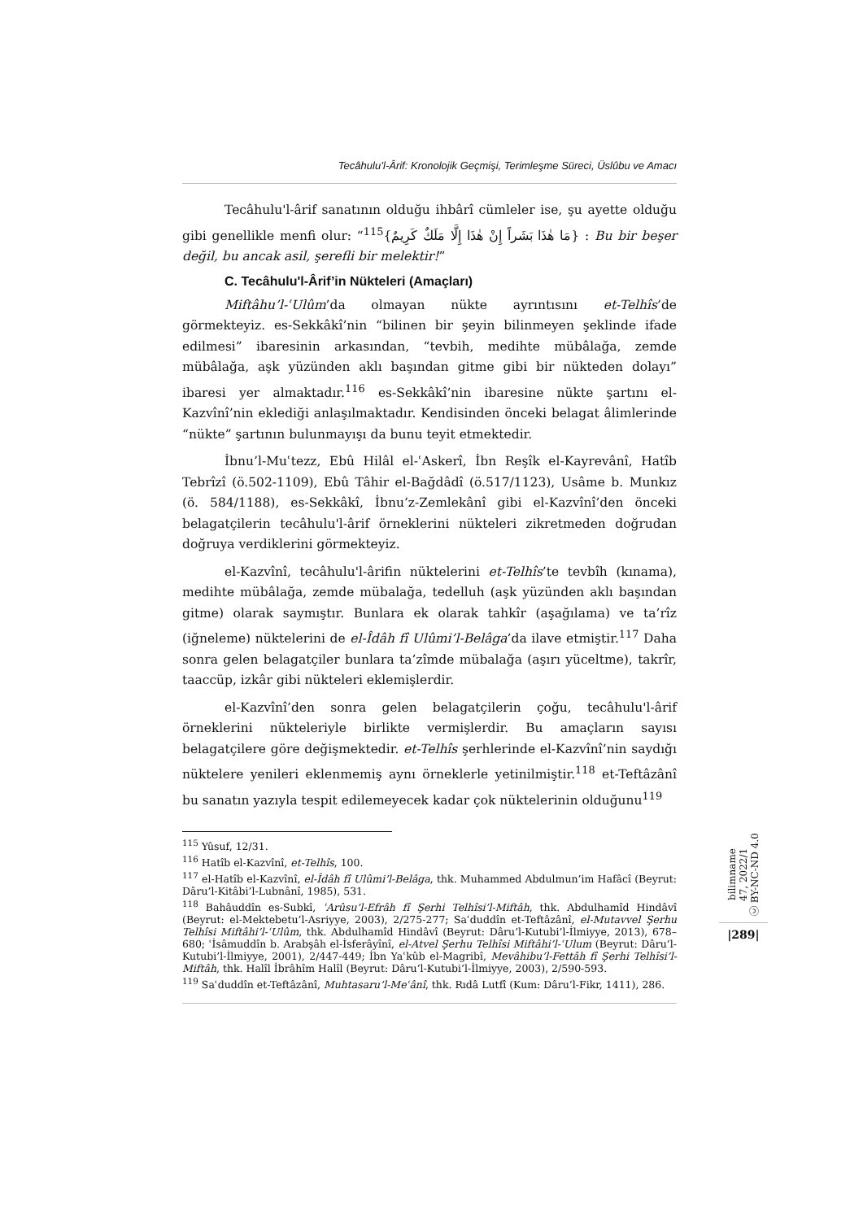Tecâhulu’l-Ârif: Kronolojik Geçmişi, Terimleşme Süreci, Üslûbu ve Amacı
Tecâhulu'l-ârif sanatının olduğu ihbârî cümleler ise, şu ayette olduğu gibi genellikle menfi olur: “<sup>115</sup>{مَا هٰذَا بَشَراً إِنْ هٰذَا إِلَّا مَلَكٌ كَرِيمٌ} : Bu bir beşer değil, bu ancak asil, şerefli bir melektir!”
C. Tecâhulu'l-Ârif’in Nükteleri (Amaçları)
Miftâhu’l-ʿUlûm’da olmayan nükte ayrıntısını et-Telhîs’de görmekteyiz. es-Sekkâkî’nin “bilinen bir şeyin bilinmeyen şeklinde ifade edilmesi” ibaresinin arkasından, “tevbih, medihte mübâlağa, zemde mübâlağa, aşk yüzünden aklı başından gitme gibi bir nükteden dolayı” ibaresi yer almaktadır.<sup>116</sup> es-Sekkâkî’nin ibaresine nükte şartını el-Kazvînî’nin eklediği anlaşılmaktadır. Kendisinden önceki belagat âlimlerinde “nükte” şartının bulunmayışı da bunu teyit etmektedir.
İbnu’l-Muʿtezz, Ebû Hilâl el-ʿAskerî, İbn Reşîk el-Kayrevânî, Hatîb Tebrîzî (ö.502-1109), Ebû Tâhir el-Bağdâdî (ö.517/1123), Usâme b. Munkız (ö. 584/1188), es-Sekkâkî, İbnu’z-Zemlekânî gibi el-Kazvînî’den önceki belagatçilerin tecâhulu'l-ârif örneklerini nükteleri zikretmeden doğrudan doğruya verdiklerini görmekteyiz.
el-Kazvînî, tecâhulu'l-ârifin nüktelerini et-Telhîs’te tevbîh (kınama), medihte mübâlağa, zemde mübalağa, tedelluh (aşk yüzünden aklı başından gitme) olarak saymıştır. Bunlara ek olarak tahkîr (aşağılama) ve ta’rîz (iğneleme) nüktelerini de el-Îdâh fî Ulûmi’l-Belâga’da ilave etmiştir.<sup>117</sup> Daha sonra gelen belagatçiler bunlara ta’zîmde mübalağa (aşırı yüceltme), takrîr, taaccüp, izkâr gibi nükteleri eklemişlerdir.
el-Kazvînî’den sonra gelen belagatçilerin çoğu, tecâhulu'l-ârif örneklerini nükteleriyle birlikte vermişlerdir. Bu amaçların sayısı belagatçilere göre değişmektedir. et-Telhîs şerhlerinde el-Kazvînî’nin saydığı nüktelere yenileri eklenmemiş aynı örneklerle yetinilmiştir.<sup>118</sup> et-Teftâzânî bu sanatın yazıyla tespit edilemeyecek kadar çok nüktelerinin olduğunu<sup>119</sup>
<sup>115</sup> Yûsuf, 12/31.
<sup>116</sup> Hatîb el-Kazvînî, et-Telhîs, 100.
<sup>117</sup> el-Hatîb el-Kazvînî, el-Îdâh fî Ulûmi’l-Belâga, thk. Muhammed Abdulmun’im Hafâcî (Beyrut: Dâru’l-Kitâbi’l-Lubnânî, 1985), 531.
<sup>118</sup> Bahâuddîn es-Subkî, ʿArûsu’l-Efrâh fî Şerhi Telhîsi’l-Miftâh, thk. Abdulhamîd Hindâvî (Beyrut: el-Mektebetu’l-Asriyye, 2003), 2/275-277; Saʿduddîn et-Teftâzânî, el-Mutavvel Şerhu Telhîsi Miftâhi’l-ʿUlûm, thk. Abdulhamîd Hindâvî (Beyrut: Dâru’l-Kutubi’l-İlmiyye, 2013), 678–680; ʿİsâmuddîn b. Arabşâh el-İsferâyînî, el-Atvel Şerhu Telhîsi Miftâhi’l-ʿUlum (Beyrut: Dâru’l-Kutubi’l-İlmiyye, 2001), 2/447-449; İbn Yaʿkûb el-Magribî, Mevâhibu’l-Fettâh fî Şerhi Telhîsi’l-Miftâh, thk. Halîl İbrâhîm Halîl (Beyrut: Dâru’l-Kutubi’l-İlmiyye, 2003), 2/590-593.
<sup>119</sup> Saʿduddîn et-Teftâzânî, Muhtasaru’l-Meʿânî, thk. Rıdâ Lutfî (Kum: Dâru’l-Fikr, 1411), 286.
bilimname
47, 2022/1
ⓒ BY-NC-ND 4.0
|289|